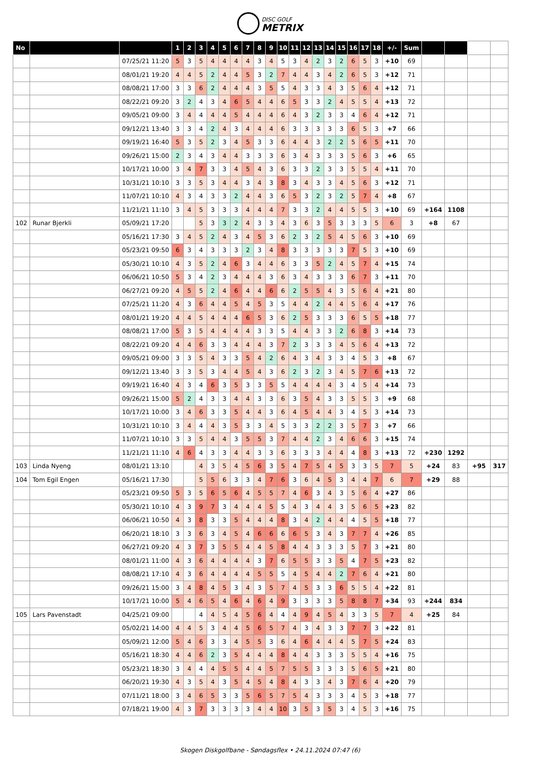DISC GOLF
METRIX
| No | | | 1 | 2 | 3 | 4 | 5 | 6 | 7 | 8 | 9 | 10 | 11 | 12 | 13 | 14 | 15 | 16 | 17 | 18 | +/- | Sum | | | | |
| | | 07/25/21 11:20 | 5 | 3 | 5 | 4 | 4 | 4 | 4 | 3 | 4 | 5 | 3 | 4 | 2 | 3 | 2 | 6 | 5 | 3 | +10 | 69 | | | | |
| | | 08/01/21 19:20 | 4 | 4 | 5 | 2 | 4 | 4 | 5 | 3 | 2 | 7 | 4 | 4 | 3 | 4 | 2 | 6 | 5 | 3 | +12 | 71 | | | | |
| | | 08/08/21 17:00 | 3 | 3 | 6 | 2 | 4 | 4 | 4 | 3 | 5 | 5 | 4 | 3 | 3 | 4 | 3 | 5 | 6 | 4 | +12 | 71 | | | | |
| | | 08/22/21 09:20 | 3 | 2 | 4 | 3 | 4 | 6 | 5 | 4 | 4 | 6 | 5 | 3 | 3 | 2 | 4 | 5 | 5 | 4 | +13 | 72 | | | | |
| | | 09/05/21 09:00 | 3 | 4 | 4 | 4 | 4 | 5 | 4 | 4 | 4 | 6 | 4 | 3 | 2 | 3 | 3 | 4 | 6 | 4 | +12 | 71 | | | | |
| | | 09/12/21 13:40 | 3 | 3 | 4 | 2 | 4 | 3 | 4 | 4 | 4 | 6 | 3 | 3 | 3 | 3 | 3 | 6 | 5 | 3 | +7 | 66 | | | | |
| | | 09/19/21 16:40 | 5 | 3 | 5 | 2 | 3 | 4 | 5 | 3 | 3 | 6 | 4 | 4 | 3 | 2 | 2 | 5 | 6 | 5 | +11 | 70 | | | | |
| | | 09/26/21 15:00 | 2 | 3 | 4 | 3 | 4 | 4 | 3 | 3 | 3 | 6 | 3 | 4 | 3 | 3 | 3 | 5 | 6 | 3 | +6 | 65 | | | | |
| | | 10/17/21 10:00 | 3 | 4 | 7 | 3 | 3 | 4 | 5 | 4 | 3 | 6 | 3 | 3 | 2 | 3 | 3 | 5 | 5 | 4 | +11 | 70 | | | | |
| | | 10/31/21 10:10 | 3 | 3 | 5 | 3 | 4 | 4 | 3 | 4 | 3 | 8 | 3 | 4 | 3 | 3 | 4 | 5 | 6 | 3 | +12 | 71 | | | | |
| | | 11/07/21 10:10 | 4 | 3 | 4 | 3 | 3 | 2 | 4 | 4 | 3 | 6 | 5 | 3 | 2 | 3 | 2 | 5 | 7 | 4 | +8 | 67 | | | | |
| | | 11/21/21 11:10 | 3 | 4 | 5 | 3 | 3 | 3 | 4 | 4 | 4 | 7 | 3 | 3 | 2 | 4 | 4 | 5 | 5 | 3 | +10 | 69 | +164 | 1108 | | |
| 102 | Runar Bjerkli | 05/09/21 17:20 | | | 5 | 3 | 3 | 2 | 4 | 3 | 3 | 4 | 3 | 6 | 3 | 5 | 3 | 3 | 3 | 5 | 6 | 3 | +8 | 67 | | |
| | | 05/16/21 17:30 | 3 | 4 | 5 | 2 | 4 | 3 | 4 | 5 | 3 | 6 | 2 | 3 | 2 | 5 | 4 | 5 | 6 | 3 | +10 | 69 | | | | |
| | | 05/23/21 09:50 | 6 | 3 | 4 | 3 | 3 | 3 | 2 | 3 | 4 | 8 | 3 | 3 | 3 | 3 | 3 | 7 | 5 | 3 | +10 | 69 | | | | |
| | | 05/30/21 10:10 | 4 | 3 | 5 | 2 | 4 | 6 | 3 | 4 | 4 | 6 | 3 | 3 | 5 | 2 | 4 | 5 | 7 | 4 | +15 | 74 | | | | |
| | | 06/06/21 10:50 | 5 | 3 | 4 | 2 | 3 | 4 | 4 | 4 | 3 | 6 | 3 | 4 | 3 | 3 | 3 | 6 | 7 | 3 | +11 | 70 | | | | |
| | | 06/27/21 09:20 | 4 | 5 | 5 | 2 | 4 | 6 | 4 | 4 | 6 | 6 | 2 | 5 | 5 | 4 | 3 | 5 | 6 | 4 | +21 | 80 | | | | |
| | | 07/25/21 11:20 | 4 | 3 | 6 | 4 | 4 | 5 | 4 | 5 | 3 | 5 | 4 | 4 | 2 | 4 | 4 | 5 | 6 | 4 | +17 | 76 | | | | |
| | | 08/01/21 19:20 | 4 | 4 | 5 | 4 | 4 | 4 | 6 | 5 | 3 | 6 | 2 | 5 | 3 | 3 | 3 | 6 | 5 | 5 | +18 | 77 | | | | |
| | | 08/08/21 17:00 | 5 | 3 | 5 | 4 | 4 | 4 | 4 | 3 | 3 | 5 | 4 | 4 | 3 | 3 | 2 | 6 | 8 | 3 | +14 | 73 | | | | |
| | | 08/22/21 09:20 | 4 | 4 | 6 | 3 | 3 | 4 | 4 | 4 | 3 | 7 | 2 | 3 | 3 | 3 | 4 | 5 | 6 | 4 | +13 | 72 | | | | |
| | | 09/05/21 09:00 | 3 | 3 | 5 | 4 | 3 | 3 | 5 | 4 | 2 | 6 | 4 | 3 | 4 | 3 | 3 | 4 | 5 | 3 | +8 | 67 | | | | |
| | | 09/12/21 13:40 | 3 | 3 | 5 | 3 | 4 | 4 | 5 | 4 | 3 | 6 | 2 | 3 | 2 | 3 | 4 | 5 | 7 | 6 | +13 | 72 | | | | |
| | | 09/19/21 16:40 | 4 | 3 | 4 | 6 | 3 | 5 | 3 | 3 | 5 | 5 | 4 | 4 | 4 | 4 | 3 | 4 | 5 | 4 | +14 | 73 | | | | |
| | | 09/26/21 15:00 | 5 | 2 | 4 | 3 | 3 | 4 | 4 | 3 | 3 | 6 | 3 | 5 | 4 | 3 | 3 | 5 | 5 | 3 | +9 | 68 | | | | |
| | | 10/17/21 10:00 | 3 | 4 | 6 | 3 | 3 | 5 | 4 | 4 | 3 | 6 | 4 | 5 | 4 | 4 | 3 | 4 | 5 | 3 | +14 | 73 | | | | |
| | | 10/31/21 10:10 | 3 | 4 | 4 | 4 | 3 | 5 | 3 | 3 | 4 | 5 | 3 | 3 | 2 | 2 | 3 | 5 | 7 | 3 | +7 | 66 | | | | |
| | | 11/07/21 10:10 | 3 | 3 | 5 | 4 | 4 | 3 | 5 | 5 | 3 | 7 | 4 | 4 | 2 | 3 | 4 | 6 | 6 | 3 | +15 | 74 | | | | |
| | | 11/21/21 11:10 | 4 | 6 | 4 | 3 | 3 | 4 | 4 | 3 | 3 | 6 | 3 | 3 | 3 | 4 | 4 | 4 | 8 | 3 | +13 | 72 | +230 | 1292 | | |
| 103 | Linda Nyeng | 08/01/21 13:10 | | | 4 | 3 | 5 | 4 | 5 | 6 | 3 | 5 | 4 | 7 | 5 | 4 | 5 | 3 | 3 | 5 | 7 | 5 | +24 | 83 | +95 | 317 |
| 104 | Tom Egil Engen | 05/16/21 17:30 | | | 5 | 5 | 6 | 3 | 3 | 4 | 7 | 6 | 3 | 6 | 4 | 5 | 3 | 4 | 4 | 7 | 6 | 7 | +29 | 88 | | |
| | | 05/23/21 09:50 | 5 | 3 | 5 | 6 | 5 | 6 | 4 | 5 | 5 | 7 | 4 | 6 | 3 | 4 | 3 | 5 | 6 | 4 | +27 | 86 | | | | |
| | | 05/30/21 10:10 | 4 | 3 | 9 | 7 | 3 | 4 | 4 | 4 | 5 | 5 | 4 | 3 | 4 | 4 | 3 | 5 | 6 | 5 | +23 | 82 | | | | |
| | | 06/06/21 10:50 | 4 | 3 | 8 | 3 | 3 | 5 | 4 | 4 | 4 | 8 | 3 | 4 | 2 | 4 | 4 | 4 | 5 | 5 | +18 | 77 | | | | |
| | | 06/20/21 18:10 | 3 | 3 | 6 | 3 | 4 | 5 | 4 | 6 | 6 | 6 | 6 | 5 | 3 | 4 | 3 | 7 | 7 | 4 | +26 | 85 | | | | |
| | | 06/27/21 09:20 | 4 | 3 | 7 | 3 | 5 | 5 | 4 | 4 | 5 | 8 | 4 | 4 | 3 | 3 | 3 | 5 | 7 | 3 | +21 | 80 | | | | |
| | | 08/01/21 11:00 | 4 | 3 | 6 | 4 | 4 | 4 | 4 | 3 | 7 | 6 | 5 | 5 | 3 | 3 | 5 | 4 | 7 | 5 | +23 | 82 | | | | |
| | | 08/08/21 17:10 | 4 | 3 | 6 | 4 | 4 | 4 | 4 | 5 | 5 | 5 | 4 | 5 | 4 | 4 | 2 | 7 | 6 | 4 | +21 | 80 | | | | |
| | | 09/26/21 15:00 | 3 | 4 | 8 | 4 | 5 | 3 | 4 | 3 | 5 | 7 | 4 | 5 | 3 | 3 | 6 | 5 | 5 | 4 | +22 | 81 | | | | |
| | | 10/17/21 10:00 | 5 | 4 | 6 | 5 | 4 | 6 | 4 | 6 | 4 | 9 | 3 | 3 | 3 | 3 | 5 | 8 | 8 | 7 | +34 | 93 | +244 | 834 | | |
| 105 | Lars Pavenstadt | 04/25/21 09:00 | | | 4 | 4 | 5 | 4 | 5 | 6 | 4 | 4 | 4 | 9 | 4 | 5 | 4 | 3 | 3 | 5 | 7 | 4 | +25 | 84 | | |
| | | 05/02/21 14:00 | 4 | 4 | 5 | 3 | 4 | 4 | 5 | 6 | 5 | 7 | 4 | 3 | 4 | 3 | 3 | 7 | 7 | 3 | +22 | 81 | | | | |
| | | 05/09/21 12:00 | 5 | 4 | 6 | 3 | 3 | 4 | 5 | 5 | 3 | 6 | 4 | 6 | 4 | 4 | 4 | 5 | 7 | 5 | +24 | 83 | | | | |
| | | 05/16/21 18:30 | 4 | 4 | 6 | 2 | 3 | 5 | 4 | 4 | 4 | 8 | 4 | 4 | 3 | 3 | 3 | 5 | 5 | 4 | +16 | 75 | | | | |
| | | 05/23/21 18:30 | 3 | 4 | 4 | 4 | 5 | 5 | 4 | 4 | 5 | 7 | 5 | 5 | 3 | 3 | 3 | 5 | 6 | 5 | +21 | 80 | | | | |
| | | 06/20/21 19:30 | 4 | 3 | 5 | 4 | 3 | 5 | 4 | 5 | 4 | 8 | 4 | 3 | 3 | 4 | 3 | 7 | 6 | 4 | +20 | 79 | | | | |
| | | 07/11/21 18:00 | 3 | 4 | 6 | 5 | 3 | 3 | 5 | 6 | 5 | 7 | 5 | 4 | 3 | 3 | 3 | 4 | 5 | 3 | +18 | 77 | | | | |
| | | 07/18/21 19:00 | 4 | 3 | 7 | 3 | 3 | 3 | 3 | 4 | 4 | 10 | 3 | 5 | 3 | 5 | 3 | 4 | 5 | 3 | +16 | 75 | | | | |
Skogen Diskgolfbane - Søndagsflex • 24.11.2024 07:47 (6)